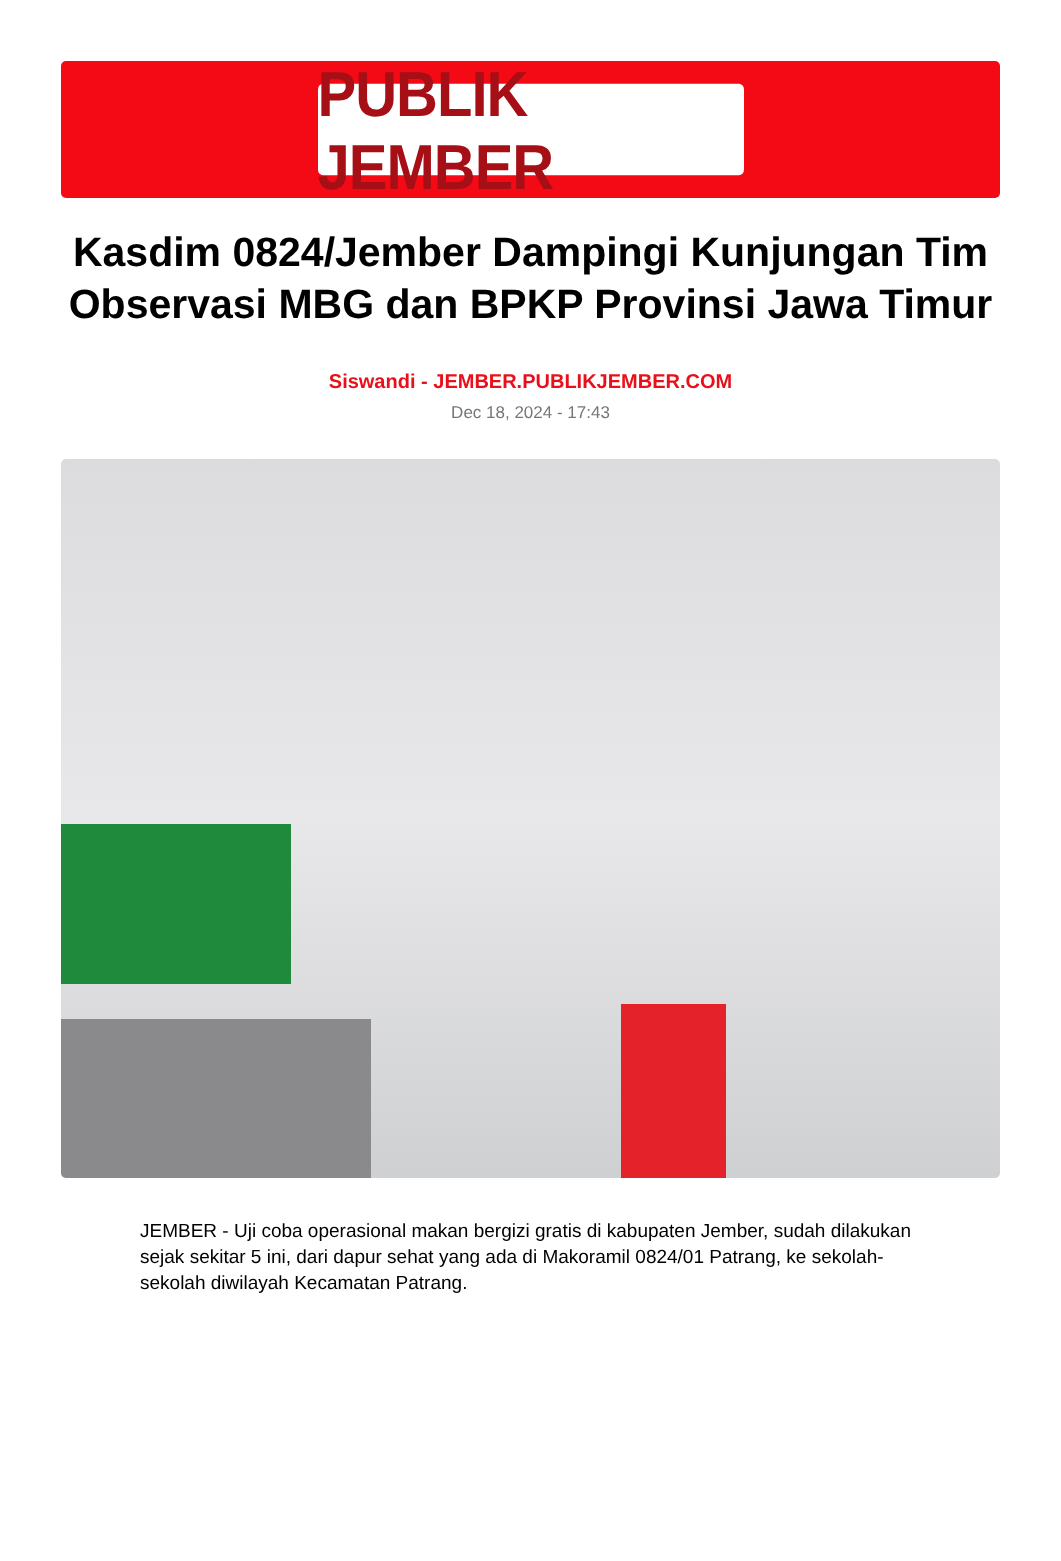PUBLIK JEMBER
Kasdim 0824/Jember Dampingi Kunjungan Tim Observasi MBG dan BPKP Provinsi Jawa Timur
Siswandi - JEMBER.PUBLIKJEMBER.COM
Dec 18, 2024 - 17:43
JEMBER - Uji coba operasional makan bergizi gratis di kabupaten Jember, sudah dilakukan sejak sekitar 5 ini, dari dapur sehat yang ada di Makoramil 0824/01 Patrang, ke sekolah-sekolah diwilayah Kecamatan Patrang.